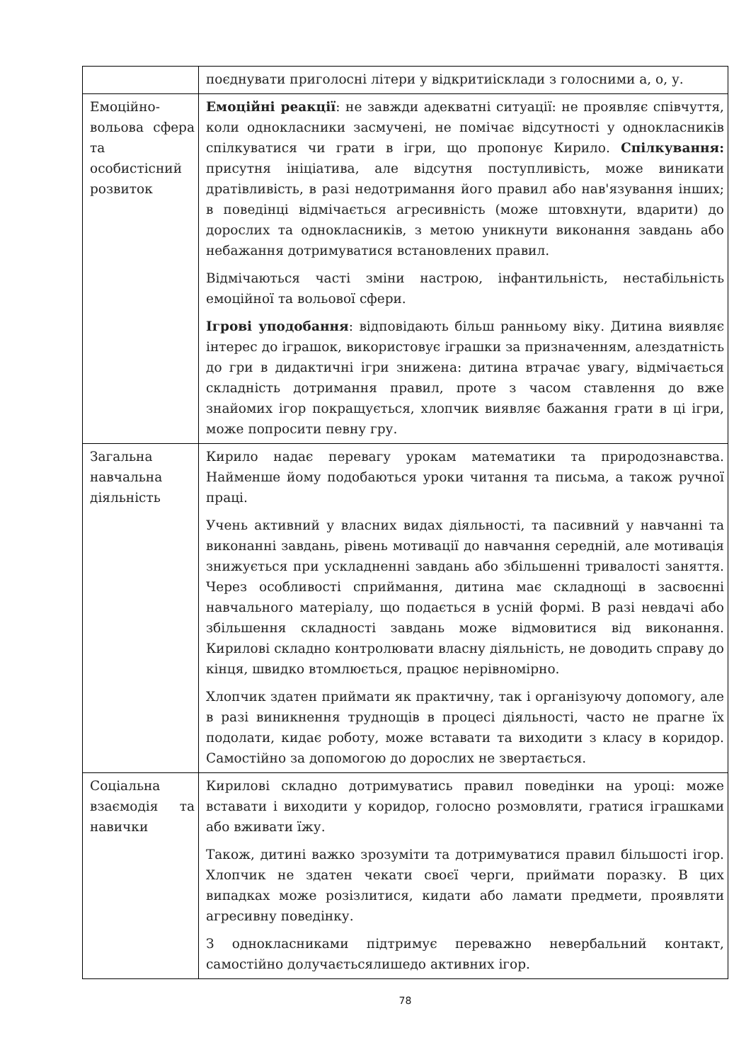| | поєднувати приголосні літери у відкритиісклади з голосними а, о, у. |
| Емоційно-вольова сфера та особистісний розвиток | Емоційні реакції : не завжди адекватні ситуації: не проявляє співчуття, коли однокласники засмучені, не помічає відсутності у однокласників спілкуватися чи грати в ігри, що пропонує Кирило. Спілкування: присутня ініціатива, але відсутня поступливість, може виникати дратівливість, в разі недотримання його правил або нав'язування інших; в поведінці відмічається агресивність (може штовхнути, вдарити) до дорослих та однокласників, з метою уникнути виконання завдань або небажання дотримуватися встановлених правил. Відмічаються часті зміни настрою, інфантильність, нестабільність емоційної та вольової сфери. Ігрові уподобання : відповідають більш ранньому віку. Дитина виявляє інтерес до іграшок, використовує іграшки за призначенням, алездатність до гри в дидактичні ігри знижена: дитина втрачає увагу, відмічається складність дотримання правил, проте з часом ставлення до вже знайомих ігор покращується, хлопчик виявляє бажання грати в ці ігри, може попросити певну гру. |
| Загальна навчальна діяльність | Кирило надає перевагу урокам математики та природознавства. Найменше йому подобаються уроки читання та письма, а також ручної праці. Учень активний у власних видах діяльності, та пасивний у навчанні та виконанні завдань, рівень мотивації до навчання середній, але мотивація знижується при ускладненні завдань або збільшенні тривалості заняття. Через особливості сприймання, дитина має складнощі в засвоєнні навчального матеріалу, що подається в усній формі. В разі невдачі або збільшення складності завдань може відмовитися від виконання. Кирилові складно контролювати власну діяльність, не доводить справу до кінця, швидко втомлюється, працює нерівномірно. Хлопчик здатен приймати як практичну, так і організуючу допомогу, але в разі виникнення труднощів в процесі діяльності, часто не прагне їх подолати, кидає роботу, може вставати та виходити з класу в коридор. Самостійно за допомогою до дорослих не звертається. |
| Соціальна взаємодія та навички | Кирилові складно дотримуватись правил поведінки на уроці: може вставати і виходити у коридор, голосно розмовляти, гратися іграшками або вживати їжу. Також, дитині важко зрозуміти та дотримуватися правил більшості ігор. Хлопчик не здатен чекати своєї черги, приймати поразку. В цих випадках може розізлитися, кидати або ламати предмети, проявляти агресивну поведінку. З однокласниками підтримує переважно невербальний контакт, самостійно долучаєтьсялишедо активних ігор. |
78